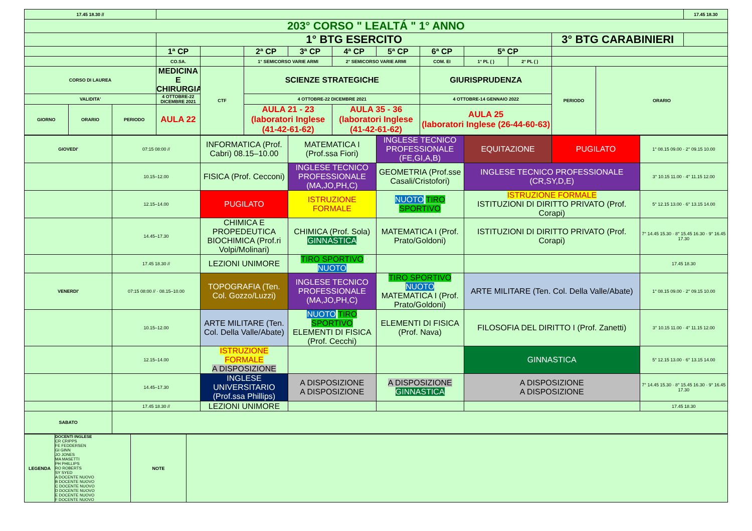| 17.45 18.30 // | | | | | | | | | | | | | | 17.45 18.30 |
| 203° CORSO " LEALTÁ " 1° ANNO | | | | | | | | | | | | | | |
| | | | 1° BTG ESERCITO | | | | | | | | | 3° BTG CARABINIERI | | |
| | | | 1ª CP | | 2ª CP | 3ª CP | 4ª CP | 5ª CP | 6ª CP | 5ª CP | | | | |
| | | | CO.SA. | | 1° SEMICORSO VARIE ARMI | | 2° SEMICORSO VARIE ARMI | | COM. EI | 1° PL ( ) | 2° PL ( ) | | | |
| CORSO DI LAUREA | | | MEDICINA E CHIRURGIA | CTF | SCIENZE STRATEGICHE | | | | GIURISPRUDENZA | | | PERIODO | ORARIO | |
| VALIDITA' | | | 4 OTTOBRE-22 DICEMBRE 2021 | | 4 OTTOBRE-22 DICEMBRE 2021 | | | | 4 OTTOBRE-14 GENNAIO 2022 | | | | | |
| GIORNO | ORARIO | PERIODO | AULA 22 | | AULA 21 - 23 (laboratori Inglese (41-42-61-62) | | AULA 35 - 36 (laboratori Inglese (41-42-61-62) | | AULA 25 (laboratori Inglese (26-44-60-63) | | | | | |
| GIOVEDI' | 07:15 08:00 // | INFORMATICA (Prof. Cabri) 08.15–10.00 | MATEMATICA I (Prof.ssa Fiori) | INGLESE TECNICO PROFESSIONALE (FE,GI,A,B) | EQUITAZIONE | PUGILATO | 1° 08.15 09.00 · 2° 09.15 10.00 |
| | 10.15–12.00 | FISICA (Prof. Cecconi) | INGLESE TECNICO PROFESSIONALE (MA,JO,PH,C) | GEOMETRIA (Prof.sse Casali/Cristofori) | INGLESE TECNICO PROFESSIONALE (CR,SY,D,E) | | 3° 10.15 11.00 · 4° 11.15 12.00 |
| | 12.15–14.00 | PUGILATO | ISTRUZIONE FORMALE | NUOTO TIRO SPORTIVO | ISTRUZIONE FORMALE ISTITUZIONI DI DIRITTO PRIVATO (Prof. Corapi) | | 5° 12.15 13.00 · 6° 13.15 14.00 |
| | 14.45–17.30 | CHIMICA E PROPEDEUTICA BIOCHIMICA (Prof.ri Volpi/Molinari) | CHIMICA (Prof. Sola) GINNASTICA | MATEMATICA I (Prof. Prato/Goldoni) | ISTITUZIONI DI DIRITTO PRIVATO (Prof. Corapi) | | 7° 14.45 15.30 · 8° 15.45 16.30 · 9° 16.45 17.30 |
| | 17.45 18.30 // | LEZIONI UNIMORE | TIRO SPORTIVO NUOTO | | | | 17.45 18.30 |
| VENERDI' | 07:15 08:00 // · 08.15–10.00 | TOPOGRAFIA (Ten. Col. Gozzo/Luzzi) | INGLESE TECNICO PROFESSIONALE (MA,JO,PH,C) | TIRO SPORTIVO NUOTO MATEMATICA I (Prof. Prato/Goldoni) | ARTE MILITARE (Ten. Col. Della Valle/Abate) | | 1° 08.15 09.00 · 2° 09.15 10.00 |
| | 10.15–12.00 | ARTE MILITARE (Ten. Col. Della Valle/Abate) | NUOTO TIRO SPORTIVO ELEMENTI DI FISICA (Prof. Cecchi) | ELEMENTI DI FISICA (Prof. Nava) | FILOSOFIA DEL DIRITTO I (Prof. Zanetti) | | 3° 10.15 11.00 · 4° 11.15 12.00 |
| | 12.15–14.00 | ISTRUZIONE FORMALE A DISPOSIZIONE | | | GINNASTICA | | 5° 12.15 13.00 · 6° 13.15 14.00 |
| | 14.45–17.30 | INGLESE UNIVERSITARIO (Prof.ssa Phillips) | A DISPOSIZIONE A DISPOSIZIONE | A DISPOSIZIONE GINNASTICA | A DISPOSIZIONE A DISPOSIZIONE | | 7° 14.45 15.30 · 8° 15.45 16.30 · 9° 16.45 17.30 |
| | 17.45 18.30 // | LEZIONI UNIMORE | | | | | 17.45 18.30 |
| SABATO | | | | | | | |
| LEGENDA | DOCENTI INGLESE CR CRIPPS FE FEDDERSEN GI GINN JO JONES MA MASETTI PH PHILLIPS RO ROBERTS SY SYED A DOCENTE NUOVO B DOCENTE NUOVO C DOCENTE NUOVO D DOCENTE NUOVO E DOCENTE NUOVO F DOCENTE NUOVO | NOTE | |